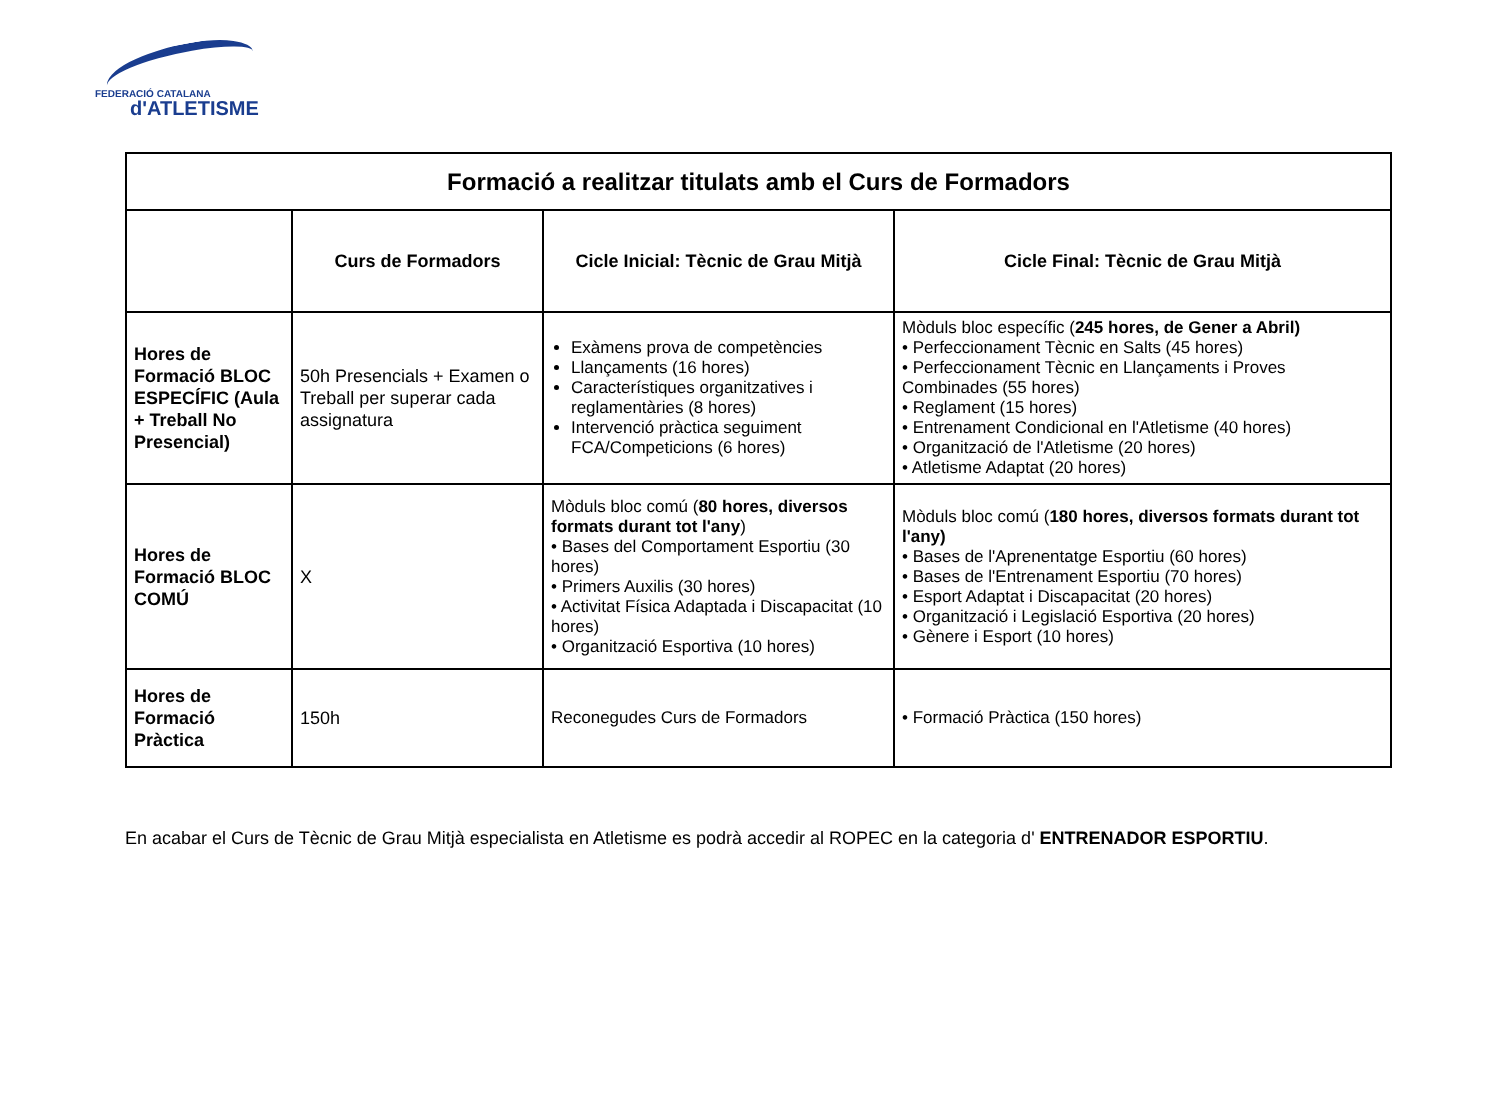FEDERACIÓ CATALANA
d'ATLETISME
| Formació a realitzar titulats amb el Curs de Formadors | | | |
| --- | --- | --- | --- |
| | Curs de Formadors | Cicle Inicial: Tècnic de Grau Mitjà | Cicle Final: Tècnic de Grau Mitjà |
| Hores de Formació BLOC ESPECÍFIC (Aula + Treball No Presencial) | 50h Presencials + Examen o Treball per superar cada assignatura | Exàmens prova de competències Llançaments (16 hores) Característiques organitzatives i reglamentàries (8 hores) Intervenció pràctica seguiment FCA/Competicions (6 hores) | Mòduls bloc específic ( 245 hores, de Gener a Abril) • Perfeccionament Tècnic en Salts (45 hores) • Perfeccionament Tècnic en Llançaments i Proves Combinades (55 hores) • Reglament (15 hores) • Entrenament Condicional en l'Atletisme (40 hores) • Organització de l'Atletisme (20 hores) • Atletisme Adaptat (20 hores) |
| Hores de Formació BLOC COMÚ | X | Mòduls bloc comú ( 80 hores, diversos formats durant tot l'any ) • Bases del Comportament Esportiu (30 hores) • Primers Auxilis (30 hores) • Activitat Física Adaptada i Discapacitat (10 hores) • Organització Esportiva (10 hores) | Mòduls bloc comú ( 180 hores, diversos formats durant tot l'any) • Bases de l'Aprenentatge Esportiu (60 hores) • Bases de l'Entrenament Esportiu (70 hores) • Esport Adaptat i Discapacitat (20 hores) • Organització i Legislació Esportiva (20 hores) • Gènere i Esport (10 hores) |
| Hores de Formació Pràctica | 150h | Reconegudes Curs de Formadors | • Formació Pràctica (150 hores) |
En acabar el Curs de Tècnic de Grau Mitjà especialista en Atletisme es podrà accedir al ROPEC en la categoria d' ENTRENADOR ESPORTIU.